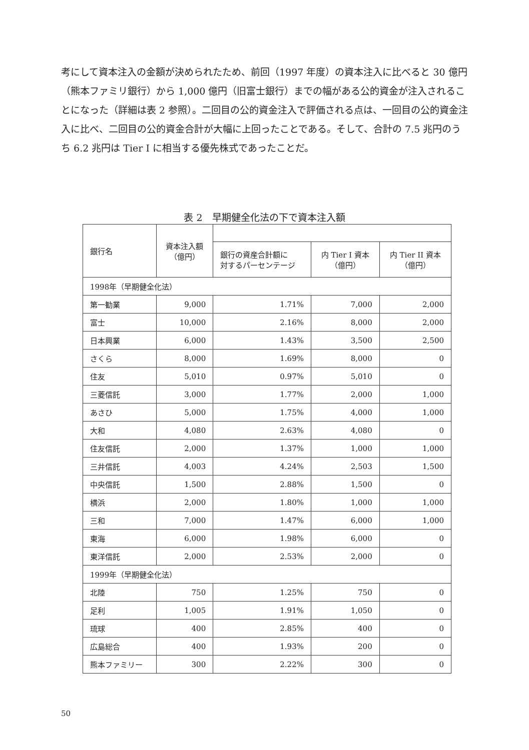考にして資本注入の金額が決められたため、前回（1997 年度）の資本注入に比べると 30 億円（熊本ファミリ銀行）から 1,000 億円（旧富士銀行）までの幅がある公的資金が注入されることになった（詳細は表 2 参照）。二回目の公的資金注入で評価される点は、一回目の公的資金注入に比べ、二回目の公的資金合計が大幅に上回ったことである。そして、合計の 7.5 兆円のうち 6.2 兆円は Tier I に相当する優先株式であったことだ。
表 2　早期健全化法の下で資本注入額
| 銀行名 | 資本注入額 （億円） | | | |
| --- | --- | --- | --- | --- |
| | | 銀行の資産合計額に 対するパーセンテージ | 内 Tier I 資本 （億円） | 内 Tier II 資本 （億円） |
| 1998年（早期健全化法） | | | | |
| 第一勧業 | 9,000 | 1.71% | 7,000 | 2,000 |
| 富士 | 10,000 | 2.16% | 8,000 | 2,000 |
| 日本興業 | 6,000 | 1.43% | 3,500 | 2,500 |
| さくら | 8,000 | 1.69% | 8,000 | 0 |
| 住友 | 5,010 | 0.97% | 5,010 | 0 |
| 三菱信託 | 3,000 | 1.77% | 2,000 | 1,000 |
| あさひ | 5,000 | 1.75% | 4,000 | 1,000 |
| 大和 | 4,080 | 2.63% | 4,080 | 0 |
| 住友信託 | 2,000 | 1.37% | 1,000 | 1,000 |
| 三井信託 | 4,003 | 4.24% | 2,503 | 1,500 |
| 中央信託 | 1,500 | 2.88% | 1,500 | 0 |
| 横浜 | 2,000 | 1.80% | 1,000 | 1,000 |
| 三和 | 7,000 | 1.47% | 6,000 | 1,000 |
| 東海 | 6,000 | 1.98% | 6,000 | 0 |
| 東洋信託 | 2,000 | 2.53% | 2,000 | 0 |
| 1999年（早期健全化法） | | | | |
| 北陸 | 750 | 1.25% | 750 | 0 |
| 足利 | 1,005 | 1.91% | 1,050 | 0 |
| 琉球 | 400 | 2.85% | 400 | 0 |
| 広島総合 | 400 | 1.93% | 200 | 0 |
| 熊本ファミリー | 300 | 2.22% | 300 | 0 |
50